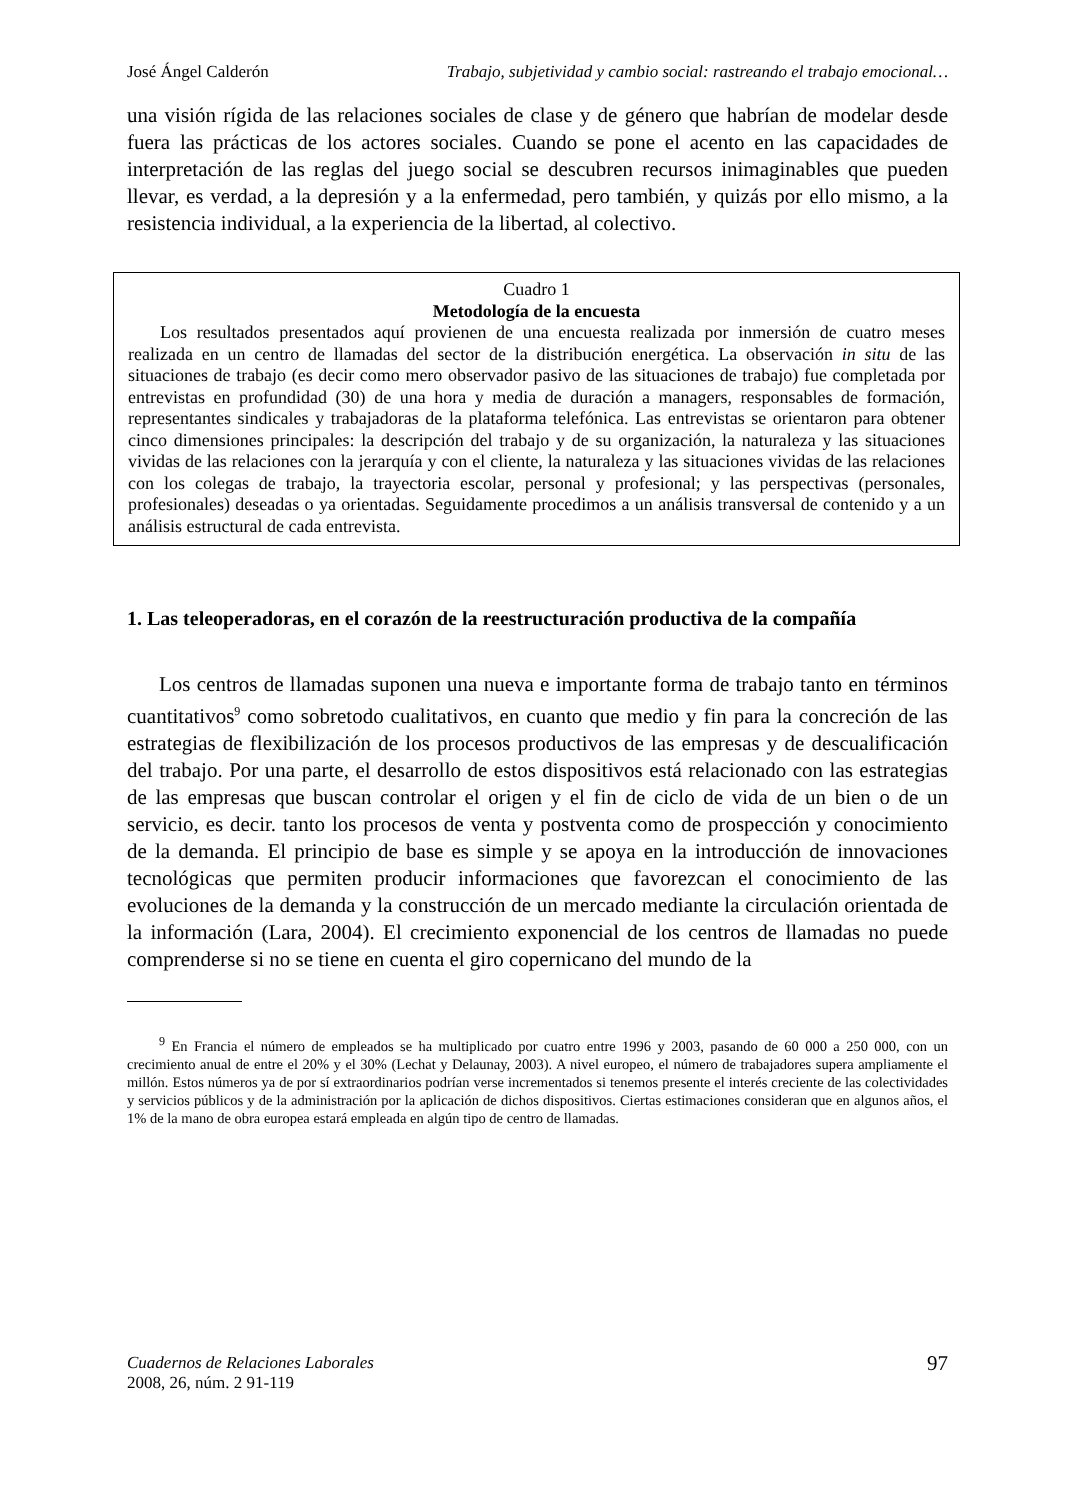José Ángel Calderón Trabajo, subjetividad y cambio social: rastreando el trabajo emocional…
una visión rígida de las relaciones sociales de clase y de género que habrían de modelar desde fuera las prácticas de los actores sociales. Cuando se pone el acento en las capacidades de interpretación de las reglas del juego social se descubren recursos inimaginables que pueden llevar, es verdad, a la depresión y a la enfermedad, pero también, y quizás por ello mismo, a la resistencia individual, a la experiencia de la libertad, al colectivo.
Cuadro 1
Metodología de la encuesta
Los resultados presentados aquí provienen de una encuesta realizada por inmersión de cuatro meses realizada en un centro de llamadas del sector de la distribución energética. La observación in situ de las situaciones de trabajo (es decir como mero observador pasivo de las situaciones de trabajo) fue completada por entrevistas en profundidad (30) de una hora y media de duración a managers, responsables de formación, representantes sindicales y trabajadoras de la plataforma telefónica. Las entrevistas se orientaron para obtener cinco dimensiones principales: la descripción del trabajo y de su organización, la naturaleza y las situaciones vividas de las relaciones con la jerarquía y con el cliente, la naturaleza y las situaciones vividas de las relaciones con los colegas de trabajo, la trayectoria escolar, personal y profesional; y las perspectivas (personales, profesionales) deseadas o ya orientadas. Seguidamente procedimos a un análisis transversal de contenido y a un análisis estructural de cada entrevista.
1. Las teleoperadoras, en el corazón de la reestructuración productiva de la compañía
Los centros de llamadas suponen una nueva e importante forma de trabajo tanto en términos cuantitativos<sup>9</sup> como sobretodo cualitativos, en cuanto que medio y fin para la concreción de las estrategias de flexibilización de los procesos productivos de las empresas y de descualificación del trabajo. Por una parte, el desarrollo de estos dispositivos está relacionado con las estrategias de las empresas que buscan controlar el origen y el fin de ciclo de vida de un bien o de un servicio, es decir. tanto los procesos de venta y postventa como de prospección y conocimiento de la demanda. El principio de base es simple y se apoya en la introducción de innovaciones tecnológicas que permiten producir informaciones que favorezcan el conocimiento de las evoluciones de la demanda y la construcción de un mercado mediante la circulación orientada de la información (Lara, 2004). El crecimiento exponencial de los centros de llamadas no puede comprenderse si no se tiene en cuenta el giro copernicano del mundo de la
<sup>9</sup> En Francia el número de empleados se ha multiplicado por cuatro entre 1996 y 2003, pasando de 60 000 a 250 000, con un crecimiento anual de entre el 20% y el 30% (Lechat y Delaunay, 2003). A nivel europeo, el número de trabajadores supera ampliamente el millón. Estos números ya de por sí extraordinarios podrían verse incrementados si tenemos presente el interés creciente de las colectividades y servicios públicos y de la administración por la aplicación de dichos dispositivos. Ciertas estimaciones consideran que en algunos años, el 1% de la mano de obra europea estará empleada en algún tipo de centro de llamadas.
Cuadernos de Relaciones Laborales
2008, 26, núm. 2 91-119
97